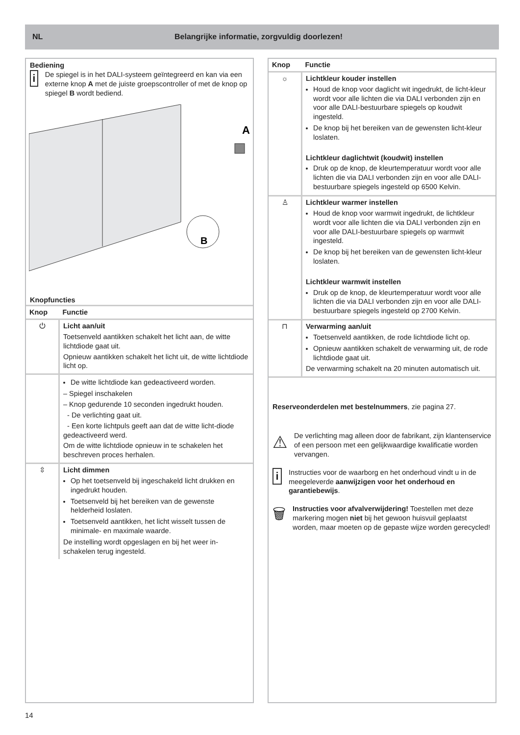NL
Belangrijke informatie, zorgvuldig doorlezen!
Bediening
i
De spiegel is in het DALI-systeem geïntegreerd en kan via een externe knop A met de juiste groepscontroller of met de knop op spiegel B wordt bediend.
A
B
Knopfuncties
| Knop | Functie |
| --- | --- |
| ⏻ | Licht aan/uit Toetsenveld aantikken schakelt het licht aan, de witte lichtdiode gaat uit. Opnieuw aantikken schakelt het licht uit, de witte lichtdiode licht op. |
| | De witte lichtdiode kan gedeactiveerd worden. – Spiegel inschakelen – Knop gedurende 10 seconden ingedrukt houden. - De verlichting gaat uit. - Een korte lichtpuls geeft aan dat de witte licht-diode gedeactiveerd werd. Om de witte lichtdiode opnieuw in te schakelen het beschreven proces herhalen. |
| ⇳ | Licht dimmen Op het toetsenveld bij ingeschakeld licht drukken en ingedrukt houden. Toetsenveld bij het bereiken van de gewenste helderheid loslaten. Toetsenveld aantikken, het licht wisselt tussen de minimale- en maximale waarde. De instelling wordt opgeslagen en bij het weer in-schakelen terug ingesteld. |
| Knop | Functie |
| --- | --- |
| ☼ | Lichtkleur kouder instellen Houd de knop voor daglicht wit ingedrukt, de licht-kleur wordt voor alle lichten die via DALI verbonden zijn en voor alle DALI-bestuurbare spiegels op koudwit ingesteld. De knop bij het bereiken van de gewensten licht-kleur loslaten. Lichtkleur daglichtwit (koudwit) instellen Druk op de knop, de kleurtemperatuur wordt voor alle lichten die via DALI verbonden zijn en voor alle DALI-bestuurbare spiegels ingesteld op 6500 Kelvin. |
| ♙ | Lichtkleur warmer instellen Houd de knop voor warmwit ingedrukt, de lichtkleur wordt voor alle lichten die via DALI verbonden zijn en voor alle DALI-bestuurbare spiegels op warmwit ingesteld. De knop bij het bereiken van de gewensten licht-kleur loslaten. Lichtkleur warmwit instellen Druk op de knop, de kleurtemperatuur wordt voor alle lichten die via DALI verbonden zijn en voor alle DALI-bestuurbare spiegels ingesteld op 2700 Kelvin. |
| ⊓ | Verwarming aan/uit Toetsenveld aantikken, de rode lichtdiode licht op. Opnieuw aantikken schakelt de verwarming uit, de rode lichtdiode gaat uit. De verwarming schakelt na 20 minuten automatisch uit. |
Reserveonderdelen met bestelnummers, zie pagina 27.
⚠
De verlichting mag alleen door de fabrikant, zijn klantenservice of een persoon met een gelijkwaardige kwalificatie worden vervangen.
i
Instructies voor de waarborg en het onderhoud vindt u in de meegeleverde aanwijzigen voor het onderhoud en garantiebewijs.
🗑
Instructies voor afvalverwijdering! Toestellen met deze markering mogen niet bij het gewoon huisvuil geplaatst worden, maar moeten op de gepaste wijze worden gerecycled!
14